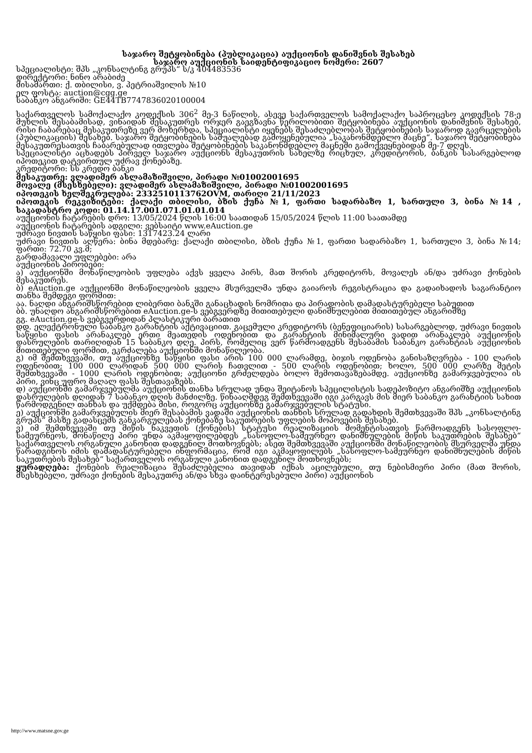საჯარო შეტყობინება (პუბლიკაცია) აუქციონის დანიშვნის შესახებ
საჯარო აუქციონის საიდენტიფიკაციო ნომერი: 2607
სპეციალისტი: შპს „კონსალტინგ გრუპს“ ს/კ 404483536
დირექტორი: ნინო არაბიძე
მისამართი: ქ. თბილისი, ვ. პეტრიაშვილის №10
ელ ფოსტა: auction@cgg.ge
საბანკო ანგარიში: GE44TB7747836020100004
საქართველოს სამოქალაქო კოდექსის 306<sup>2</sup> მე-3 ნაწილის, ასევე საქართველოს სამოქალაქო საპროცესო კოდექსის 78-ე მუხლის შესაბამისად, ვინაიდან მესაკუთრეს ორჯერ გაეგზავნა წერილობითი შეტყობინება აუქციონის დანიშვნის შესახებ, რისი ჩაბარებაც მესაკუთრეზე ვერ მოხერხდა, სპეციალისტი იყენებს შესაძლებლობას შეტყობინების საჯაროდ გავრცელების (პუბლიკაციის) შესახებ. საჯარო შეტყობინების საშუალებად გამოყენებულია „საკანონმდებლო მაცნე“. საჯარო შეტყობინება მესაკუთრესათვის ჩაბარებულად ითვლება შეტყობინების საკანონმდებლო მაცნეში გამოქვეყნებიდან მე-7 დღეს.
სპეციალისტი აცხადებს პირველ საჯარო აუქციონს მესაკუთრის სახელზე რიცხულ, კრედიტორის, ბანკის სასარგებლოდ იპოთეკით დატვირთულ უძრავ ქონებაზე.
კრედიტორი: სს კრედო ბანკი
მესაკუთრე: ვლადიმერ ასლამაზიშვილი, პირადი №01002001695
მოვალე (მსესხებელი): ვლადიმერ ასლამაზიშვილი, პირადი №01002001695
იპოთეკის ხელშეკრულება: 2332510113762OVM, თარიღი 21/11/2023
იპოთეკის რეკვიზიტები: ქალაქი თბილისი, ბზის ქუჩა №1, ფართი სადარბაზო 1, სართული 3, ბინა №14 , საკადასტრო კოდი: 01.14.17.001.071.01.01.014
აუქციონის ჩატარების დრო: 13/05/2024 წლის 16:00 საათიდან 15/05/2024 წლის 11:00 საათამდე
აუქციონის ჩატარების ადგილი: ვებსაიტი www.eAuction.ge
უძრავი ნივთის საწყისი ფასი: 1317423.24 ლარი
უძრავი ნივთის აღწერა: ბინა მდებარე: ქალაქი თბილისი, ბზის ქუჩა №1, ფართი სადარბაზო 1, სართული 3, ბინა №14; ფართი: 72.70 კვ.მ;
გარდამავალი უფლებები: არა
აუქციონის პირობები:
ა) აუქციონში მონაწილეობის უფლება აქვს ყველა პირს, მათ შორის კრედიტორს, მოვალეს ან/და უძრავი ქონების მესაკუთრეს.
ბ) eAuction.ge აუქციონში მონაწილეობის ყველა მსურველმა უნდა გაიაროს რეგისტრაცია და გადაიხადოს საგარანტიო თანხა შემდეგი ფორმით:
აა. ნაღდი ანგარიშსწორებით ლიბერთი ბანკში განაცხადის ნომრითა და პირადობის დამადასტურებელი საბუთით
ბბ. უნაღდო ანგარიშსწორებით eAuction.ge-ს ვებგვერდზე მითითებული დანიშნულებით მითითებულ ანგარიშზე
გგ. eAuction.ge-ს ვებგვერდიდან პლასტიკური ბარათით
დდ. ელექტრონული საბანკო გარანტიის აქტივაციით. გაცემული კრედიტორს (ბენეფიციარის) სასარგებლოდ, უძრავი ნივთის საწყისი ფასის არანაკლებ ერთი მეათედის ოდენობით და გარანტიის მინიმალური ვადით არანაკლებ აუქციონის დასრულების თარიღიდან 15 საბანკო დღე. პირს, რომელიც ვერ წარმოადგენს შესაბამის საბანკო გარანტიას აუქციონის მითითებული ფორმით, ეკრძალება აუქციონში მონაწილეობა.
გ) იმ შემთხვევაში, თუ აუქციონზე საწყისი ფასი არის 100 000 ლარამდე, ბიჯის ოდენობა განისაზღვრება - 100 ლარის ოდენობით; 100 000 ლარიდან 500 000 ლარის ჩათვლით - 500 ლარის ოდენობით; ხოლო, 500 000 ლარზე მეტის შემთხვევაში - 1000 ლარის ოდენობით; აუქციონი გრძელდება ბოლო შემოთავაზებამდე. აუქციონზე გამარჯვებულია ის პირი, ვინც უფრო მაღალ ფასს შესთავაზებს.
დ) აუქციონში გამარჯვებულმა აუქციონის თანხა სრულად უნდა შეიტანოს სპეცილისტის სადეპოზიტო ანგარიშზე აუქციონის დასრულების დღიდან 7 საბანკო დღის მანძილზე. წინააღმდეგ შემთხვევაში იგი კარგავს მის მიერ საბანკო გარანტიის სახით წარმოდგენილ თანხას და უქმდება მისი, როგორც აუქციონზე გამარჯვებულის სტატუსი.
ე) აუქციონში გამარჯვებულის მიერ შესაბამის ვადაში აუქციონის თანხის სრულად გადახდის შემთხვევაში შპს „კონსალტინგ გრუპს“ მასზე გადასცემს განკარგულებას ქონებაზე საკუთრების უფლების მოპოვების შესახებ.
ვ) იმ შემთხვევაში თუ მიწის ნაკვეთის (ქონების) სტატუსი რეალიზაციის მომენტისათვის წარმოადგენს სასოფლო-სამეურნეოს, მონაწილე პირი უნდა აკმაყოფილებდეს „სასოფლო-სამეურნეო დანიშნულების მიწის საკუთრების შესახებ“ საქართველოს ორგანული კანონით დადგენილ მოთხოვნებს; ასეთ შემთხვევაში აუქციონში მონაწილეობის მსურველმა უნდა წარადგინოს იმის დამადასტურებელი ინფორმაცია, რომ იგი აკმაყოფილებს „სასოფლო-სამეურნეო დანიშნულების მიწის საკუთრების შესახებ“ საქართველოს ორგანული კანონით დადგენილ მოთხოვნებს;
ყურადღება: ქონების რეალიზაცია შესაძლებელია თავიდან იქნას აცილებული, თუ ნებისმიერი პირი (მათ შორის, მსესხებელი, უძრავი ქონების მესაკუთრე ან/და სხვა დაინტერესებული პირი) აუქციონის
http://www.matsne.gov.ge